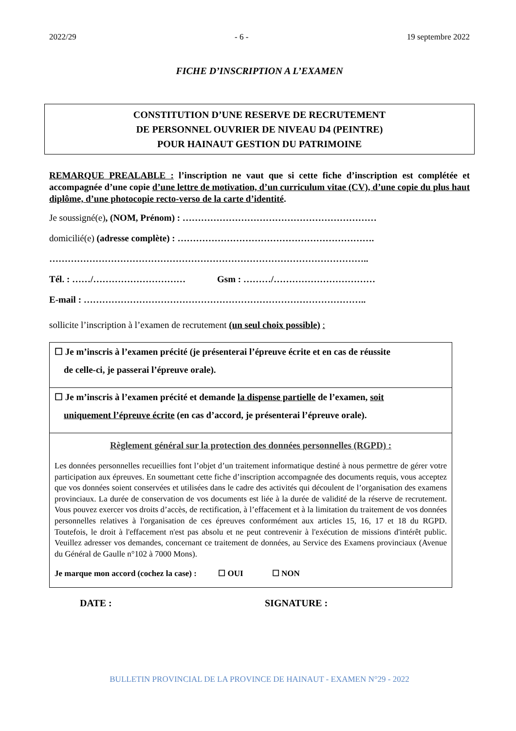2022/29 - 6 - 19 septembre 2022
FICHE D’INSCRIPTION A L’EXAMEN
CONSTITUTION D’UNE RESERVE DE RECRUTEMENT
DE PERSONNEL OUVRIER DE NIVEAU D4 (PEINTRE)
POUR HAINAUT GESTION DU PATRIMOINE
REMARQUE PREALABLE : l’inscription ne vaut que si cette fiche d’inscription est complétée et accompagnée d’une copie d’une lettre de motivation, d’un curriculum vitae (CV), d’une copie du plus haut diplôme, d’une photocopie recto-verso de la carte d’identité.
Je soussigné(e), (NOM, Prénom) : ………………………………………………………
domicilié(e) (adresse complète) : ……………………………………………………….
…………………………………………………………………………………………..
Tél. : ……/………………………… Gsm : ………/……………………………
E-mail : ………………………………………………………………………………..
sollicite l’inscription à l’examen de recrutement (un seul choix possible) :
☐ Je m’inscris à l’examen précité (je présenterai l’épreuve écrite et en cas de réussite
de celle-ci, je passerai l’épreuve orale).
☐ Je m’inscris à l’examen précité et demande la dispense partielle de l’examen, soit
uniquement l’épreuve écrite (en cas d’accord, je présenterai l’épreuve orale).
Règlement général sur la protection des données personnelles (RGPD) :
Les données personnelles recueillies font l’objet d’un traitement informatique destiné à nous permettre de gérer votre participation aux épreuves. En soumettant cette fiche d’inscription accompagnée des documents requis, vous acceptez que vos données soient conservées et utilisées dans le cadre des activités qui découlent de l’organisation des examens provinciaux. La durée de conservation de vos documents est liée à la durée de validité de la réserve de recrutement. Vous pouvez exercer vos droits d’accès, de rectification, à l’effacement et à la limitation du traitement de vos données personnelles relatives à l'organisation de ces épreuves conformément aux articles 15, 16, 17 et 18 du RGPD. Toutefois, le droit à l'effacement n'est pas absolu et ne peut contrevenir à l'exécution de missions d'intérêt public. Veuillez adresser vos demandes, concernant ce traitement de données, au Service des Examens provinciaux (Avenue du Général de Gaulle n°102 à 7000 Mons).
Je marque mon accord (cochez la case) : ☐ OUI ☐ NON
DATE : SIGNATURE :
BULLETIN PROVINCIAL DE LA PROVINCE DE HAINAUT - EXAMEN N°29 - 2022